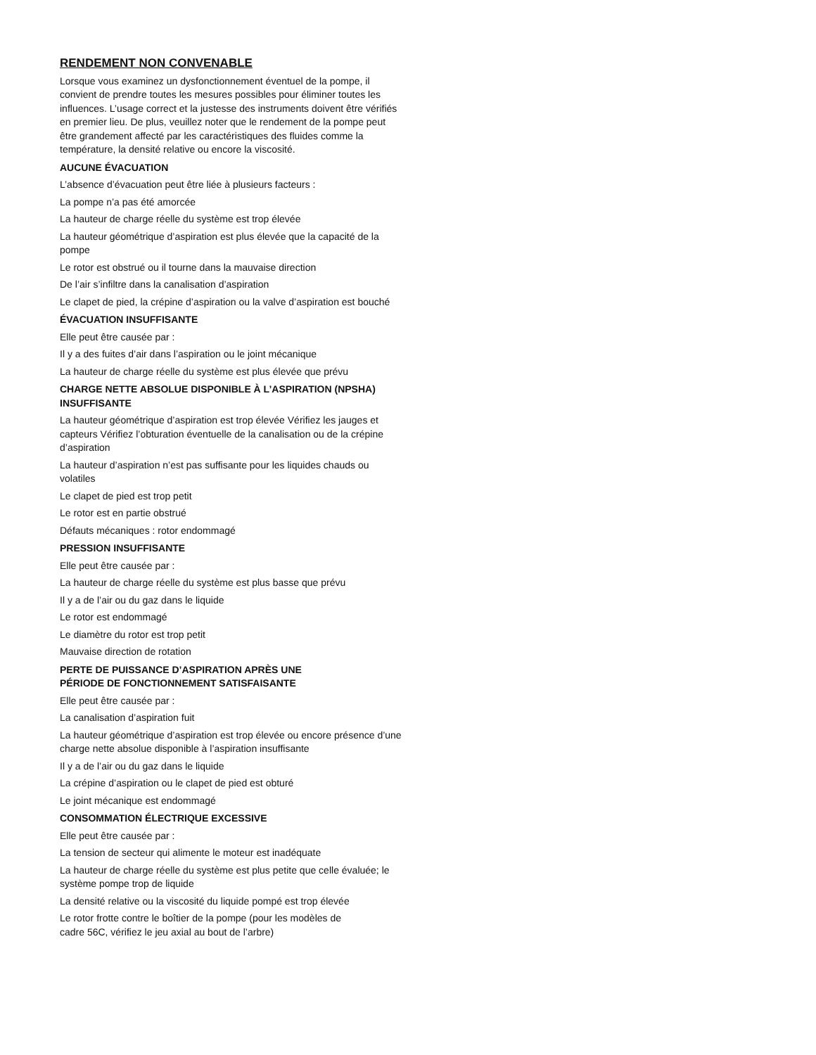RENDEMENT NON CONVENABLE
Lorsque vous examinez un dysfonctionnement éventuel de la pompe, il convient de prendre toutes les mesures possibles pour éliminer toutes les influences. L’usage correct et la justesse des instruments doivent être vérifiés en premier lieu. De plus, veuillez noter que le rendement de la pompe peut être grandement affecté par les caractéristiques des fluides comme la température, la densité relative ou encore la viscosité.
AUCUNE ÉVACUATION
L’absence d’évacuation peut être liée à plusieurs facteurs :
La pompe n’a pas été amorcée
La hauteur de charge réelle du système est trop élevée
La hauteur géométrique d’aspiration est plus élevée que la capacité de la pompe
Le rotor est obstrué ou il tourne dans la mauvaise direction
De l’air s’infiltre dans la canalisation d’aspiration
Le clapet de pied, la crépine d’aspiration ou la valve d’aspiration est bouché
ÉVACUATION INSUFFISANTE
Elle peut être causée par :
Il y a des fuites d’air dans l’aspiration ou le joint mécanique
La hauteur de charge réelle du système est plus élevée que prévu
CHARGE NETTE ABSOLUE DISPONIBLE À L’ASPIRATION (NPSHA) INSUFFISANTE
La hauteur géométrique d’aspiration est trop élevée Vérifiez les jauges et capteurs Vérifiez l’obturation éventuelle de la canalisation ou de la crépine d’aspiration
La hauteur d’aspiration n’est pas suffisante pour les liquides chauds ou volatiles
Le clapet de pied est trop petit
Le rotor est en partie obstrué
Défauts mécaniques : rotor endommagé
PRESSION INSUFFISANTE
Elle peut être causée par :
La hauteur de charge réelle du système est plus basse que prévu
Il y a de l’air ou du gaz dans le liquide
Le rotor est endommagé
Le diamètre du rotor est trop petit
Mauvaise direction de rotation
PERTE DE PUISSANCE D’ASPIRATION APRÈS UNE
PÉRIODE DE FONCTIONNEMENT SATISFAISANTE
Elle peut être causée par :
La canalisation d’aspiration fuit
La hauteur géométrique d’aspiration est trop élevée ou encore présence d’une charge nette absolue disponible à l’aspiration insuffisante
Il y a de l’air ou du gaz dans le liquide
La crépine d’aspiration ou le clapet de pied est obturé
Le joint mécanique est endommagé
CONSOMMATION ÉLECTRIQUE EXCESSIVE
Elle peut être causée par :
La tension de secteur qui alimente le moteur est inadéquate
La hauteur de charge réelle du système est plus petite que celle évaluée; le système pompe trop de liquide
La densité relative ou la viscosité du liquide pompé est trop élevée
Le rotor frotte contre le boîtier de la pompe (pour les modèles de
cadre 56C, vérifiez le jeu axial au bout de l’arbre)